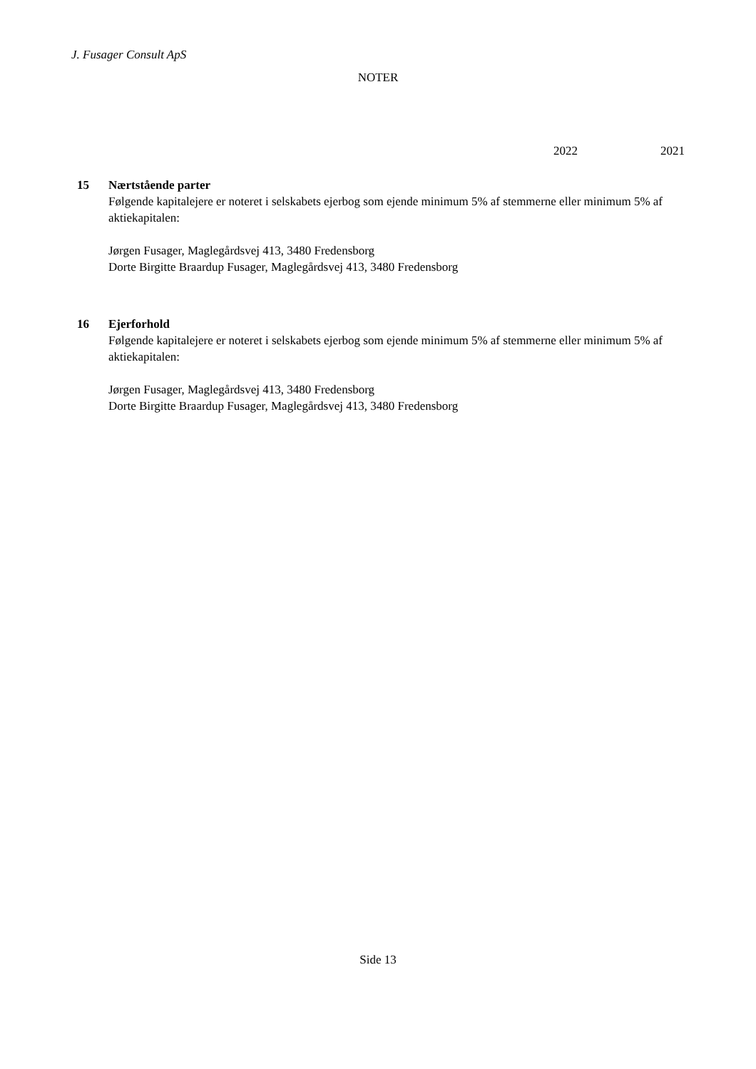J. Fusager Consult ApS
NOTER
2022 2021
15 Nærtstående parter
Følgende kapitalejere er noteret i selskabets ejerbog som ejende minimum 5% af stemmerne eller minimum 5% af aktiekapitalen:
Jørgen Fusager, Maglegårdsvej 413, 3480 Fredensborg
Dorte Birgitte Braardup Fusager, Maglegårdsvej 413, 3480 Fredensborg
16 Ejerforhold
Følgende kapitalejere er noteret i selskabets ejerbog som ejende minimum 5% af stemmerne eller minimum 5% af aktiekapitalen:
Jørgen Fusager, Maglegårdsvej 413, 3480 Fredensborg
Dorte Birgitte Braardup Fusager, Maglegårdsvej 413, 3480 Fredensborg
Side 13